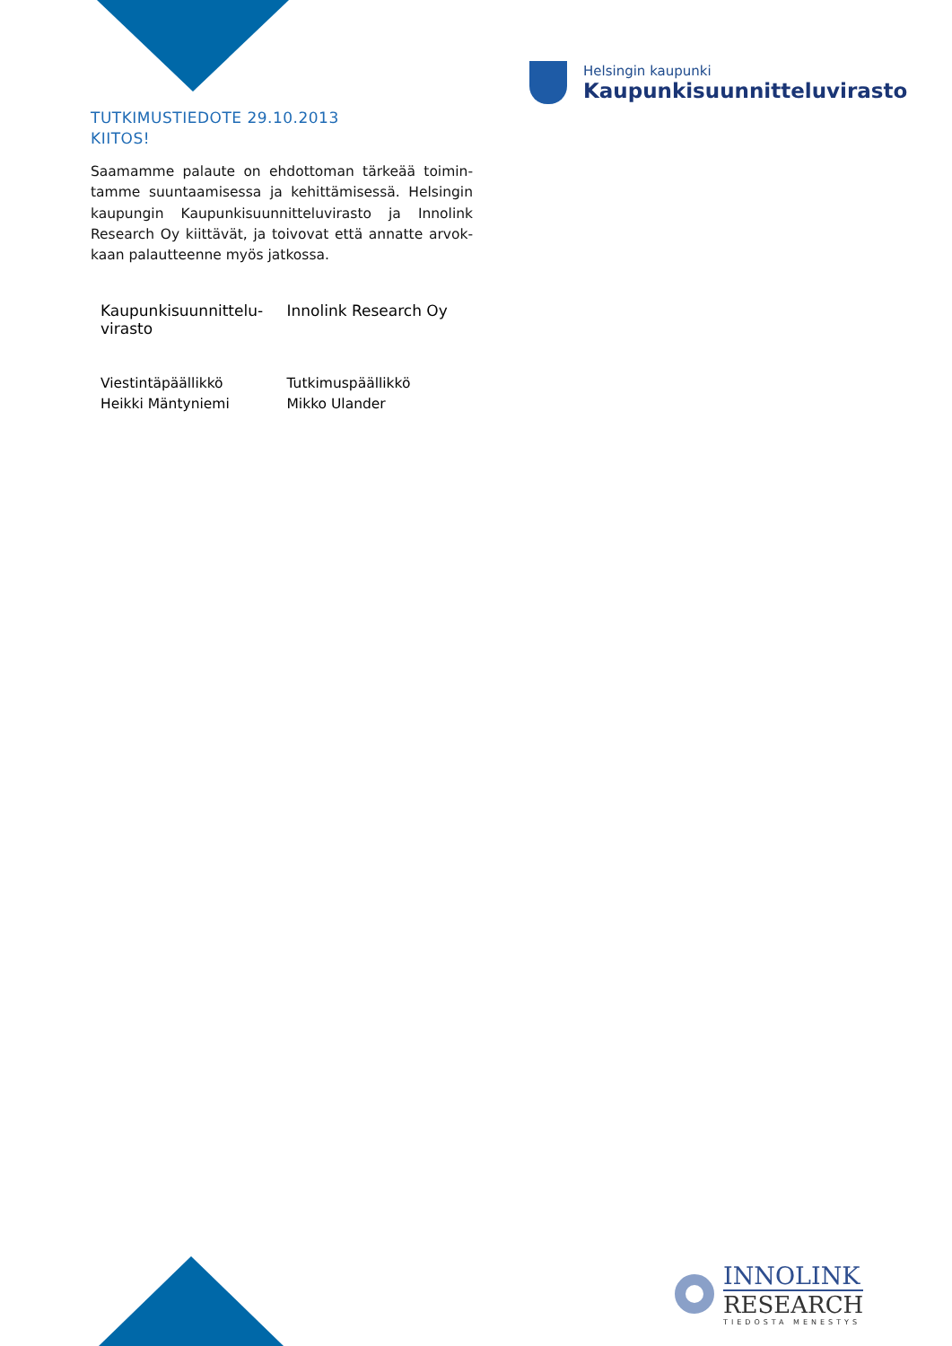Helsingin kaupunki
Kaupunkisuunnitteluvirasto
TUTKIMUSTIEDOTE 29.10.2013
KIITOS!
Saamamme palaute on ehdottoman tärkeää toimin­tamme suuntaamisessa ja kehittämisessä. Helsingin kaupungin Kaupunkisuunnitteluvirasto ja Innolink Research Oy kiittävät, ja toivovat että annatte arvok­kaan palautteenne myös jatkossa.
Kaupunkisuunnittelu-
virasto
Innolink Research Oy
Viestintäpäällikkö
Heikki Mäntyniemi
Tutkimuspäällikkö
Mikko Ulander
INNOLINK
RESEARCH
TIEDOSTA MENESTYS